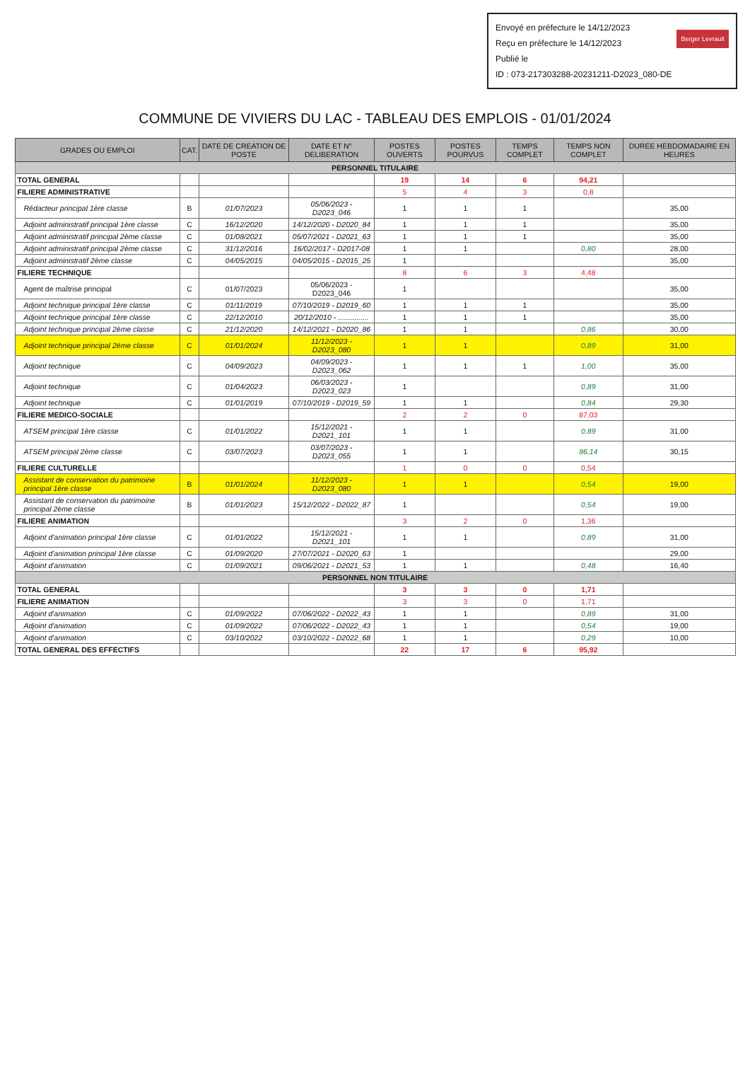Envoyé en préfecture le 14/12/2023
Reçu en préfecture le 14/12/2023
Publié le Berger Levrault
ID : 073-217303288-20231211-D2023_080-DE
COMMUNE DE VIVIERS DU LAC - TABLEAU DES EMPLOIS - 01/01/2024
| GRADES OU EMPLOI | CAT. | DATE DE CREATION DE POSTE | DATE ET N° DELIBERATION | POSTES OUVERTS | POSTES POURVUS | TEMPS COMPLET | TEMPS NON COMPLET | DUREE HEBDOMADAIRE EN HEURES |
| --- | --- | --- | --- | --- | --- | --- | --- | --- |
| PERSONNEL TITULAIRE | | | | | | | | |
| TOTAL GENERAL | | | | 19 | 14 | 6 | 94,21 | |
| FILIERE ADMINISTRATIVE | | | | 5 | 4 | 3 | 0,8 | |
| Rédacteur principal 1ère classe | B | 01/07/2023 | 05/06/2023 - D2023_046 | 1 | 1 | 1 | | 35,00 |
| Adjoint administratif principal 1ère classe | C | 16/12/2020 | 14/12/2020 - D2020_84 | 1 | 1 | 1 | | 35,00 |
| Adjoint administratif principal 2ème classe | C | 01/08/2021 | 05/07/2021 - D2021_63 | 1 | 1 | 1 | | 35,00 |
| Adjoint administratif principal 2ème classe | C | 31/12/2016 | 16/02/2017 - D2017-08 | 1 | 1 | | 0,80 | 28,00 |
| Adjoint administratif 2ème classe | C | 04/05/2015 | 04/05/2015 - D2015_25 | 1 | | | | 35,00 |
| FILIERE TECHNIQUE | | | | 8 | 6 | 3 | 4,48 | |
| Agent de maîtrise principal | C | 01/07/2023 | 05/06/2023 - D2023_046 | 1 | | | | 35,00 |
| Adjoint technique principal 1ère classe | C | 01/11/2019 | 07/10/2019 - D2019_60 | 1 | 1 | 1 | | 35,00 |
| Adjoint technique principal 1ère classe | C | 22/12/2010 | 20/12/2010 - ............... | 1 | 1 | 1 | | 35,00 |
| Adjoint technique principal 2ème classe | C | 21/12/2020 | 14/12/2021 - D2020_86 | 1 | 1 | | 0,86 | 30,00 |
| Adjoint technique principal 2ème classe | C | 01/01/2024 | 11/12/2023 - D2023_080 | 1 | 1 | | 0,89 | 31,00 |
| Adjoint technique | C | 04/09/2023 | 04/09/2023 - D2023_062 | 1 | 1 | 1 | 1,00 | 35,00 |
| Adjoint technique | C | 01/04/2023 | 06/03/2023 - D2023_023 | 1 | | | 0,89 | 31,00 |
| Adjoint technique | C | 01/01/2019 | 07/10/2019 - D2019_59 | 1 | 1 | | 0,84 | 29,30 |
| FILIERE MEDICO-SOCIALE | | | | 2 | 2 | 0 | 87,03 | |
| ATSEM principal 1ère classe | C | 01/01/2022 | 15/12/2021 - D2021_101 | 1 | 1 | | 0,89 | 31,00 |
| ATSEM principal 2ème classe | C | 03/07/2023 | 03/07/2023 - D2023_055 | 1 | 1 | | 86,14 | 30,15 |
| FILIERE CULTURELLE | | | | 1 | 0 | 0 | 0,54 | |
| Assistant de conservation du patrimoine principal 1ère classe | B | 01/01/2024 | 11/12/2023 - D2023_080 | 1 | 1 | | 0,54 | 19,00 |
| Assistant de conservation du patrimoine principal 2ème classe | B | 01/01/2023 | 15/12/2022 - D2022_87 | 1 | | | 0,54 | 19,00 |
| FILIERE ANIMATION | | | | 3 | 2 | 0 | 1,36 | |
| Adjoint d'animation principal 1ère classe | C | 01/01/2022 | 15/12/2021 - D2021_101 | 1 | 1 | | 0,89 | 31,00 |
| Adjoint d'animation principal 1ère classe | C | 01/09/2020 | 27/07/2021 - D2020_63 | 1 | | | | 29,00 |
| Adjoint d'animation | C | 01/09/2021 | 09/06/2021 - D2021_53 | 1 | 1 | | 0,48 | 16,40 |
| PERSONNEL NON TITULAIRE | | | | | | | | |
| TOTAL GENERAL | | | | 3 | 3 | 0 | 1,71 | |
| FILIERE ANIMATION | | | | 3 | 3 | 0 | 1,71 | |
| Adjoint d'animation | C | 01/09/2022 | 07/06/2022 - D2022_43 | 1 | 1 | | 0,89 | 31,00 |
| Adjoint d'animation | C | 01/09/2022 | 07/06/2022 - D2022_43 | 1 | 1 | | 0,54 | 19,00 |
| Adjoint d'animation | C | 03/10/2022 | 03/10/2022 - D2022_68 | 1 | 1 | | 0,29 | 10,00 |
| TOTAL GENERAL DES EFFECTIFS | | | | 22 | 17 | 6 | 95,92 | |